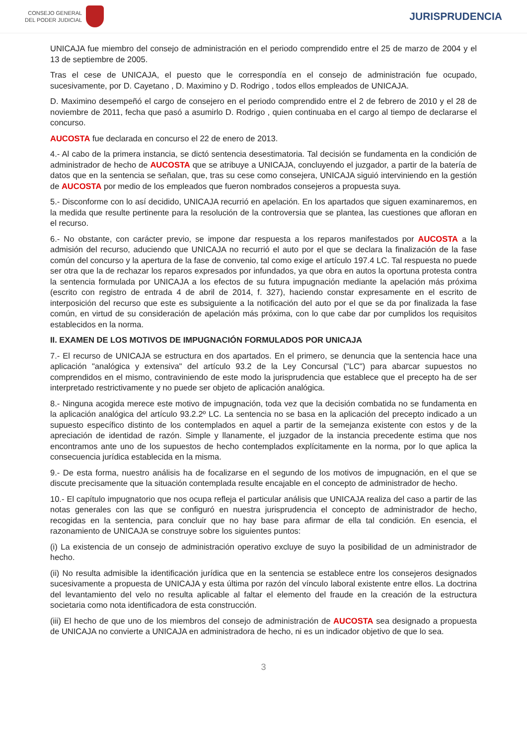CONSEJO GENERAL
DEL PODER JUDICIAL
JURISPRUDENCIA
UNICAJA fue miembro del consejo de administración en el periodo comprendido entre el 25 de marzo de 2004 y el 13 de septiembre de 2005.
Tras el cese de UNICAJA, el puesto que le correspondía en el consejo de administración fue ocupado, sucesivamente, por D. Cayetano , D. Maximino y D. Rodrigo , todos ellos empleados de UNICAJA.
D. Maximino desempeñó el cargo de consejero en el periodo comprendido entre el 2 de febrero de 2010 y el 28 de noviembre de 2011, fecha que pasó a asumirlo D. Rodrigo , quien continuaba en el cargo al tiempo de declararse el concurso.
AUCOSTA fue declarada en concurso el 22 de enero de 2013.
4.- Al cabo de la primera instancia, se dictó sentencia desestimatoria. Tal decisión se fundamenta en la condición de administrador de hecho de AUCOSTA que se atribuye a UNICAJA, concluyendo el juzgador, a partir de la batería de datos que en la sentencia se señalan, que, tras su cese como consejera, UNICAJA siguió interviniendo en la gestión de AUCOSTA por medio de los empleados que fueron nombrados consejeros a propuesta suya.
5.- Disconforme con lo así decidido, UNICAJA recurrió en apelación. En los apartados que siguen examinaremos, en la medida que resulte pertinente para la resolución de la controversia que se plantea, las cuestiones que afloran en el recurso.
6.- No obstante, con carácter previo, se impone dar respuesta a los reparos manifestados por AUCOSTA a la admisión del recurso, aduciendo que UNICAJA no recurrió el auto por el que se declara la finalización de la fase común del concurso y la apertura de la fase de convenio, tal como exige el artículo 197.4 LC. Tal respuesta no puede ser otra que la de rechazar los reparos expresados por infundados, ya que obra en autos la oportuna protesta contra la sentencia formulada por UNICAJA a los efectos de su futura impugnación mediante la apelación más próxima (escrito con registro de entrada 4 de abril de 2014, f. 327), haciendo constar expresamente en el escrito de interposición del recurso que este es subsiguiente a la notificación del auto por el que se da por finalizada la fase común, en virtud de su consideración de apelación más próxima, con lo que cabe dar por cumplidos los requisitos establecidos en la norma.
II. EXAMEN DE LOS MOTIVOS DE IMPUGNACIÓN FORMULADOS POR UNICAJA
7.- El recurso de UNICAJA se estructura en dos apartados. En el primero, se denuncia que la sentencia hace una aplicación "analógica y extensiva" del artículo 93.2 de la Ley Concursal ("LC") para abarcar supuestos no comprendidos en el mismo, contraviniendo de este modo la jurisprudencia que establece que el precepto ha de ser interpretado restrictivamente y no puede ser objeto de aplicación analógica.
8.- Ninguna acogida merece este motivo de impugnación, toda vez que la decisión combatida no se fundamenta en la aplicación analógica del artículo 93.2.2º LC. La sentencia no se basa en la aplicación del precepto indicado a un supuesto específico distinto de los contemplados en aquel a partir de la semejanza existente con estos y de la apreciación de identidad de razón. Simple y llanamente, el juzgador de la instancia precedente estima que nos encontramos ante uno de los supuestos de hecho contemplados explícitamente en la norma, por lo que aplica la consecuencia jurídica establecida en la misma.
9.- De esta forma, nuestro análisis ha de focalizarse en el segundo de los motivos de impugnación, en el que se discute precisamente que la situación contemplada resulte encajable en el concepto de administrador de hecho.
10.- El capítulo impugnatorio que nos ocupa refleja el particular análisis que UNICAJA realiza del caso a partir de las notas generales con las que se configuró en nuestra jurisprudencia el concepto de administrador de hecho, recogidas en la sentencia, para concluir que no hay base para afirmar de ella tal condición. En esencia, el razonamiento de UNICAJA se construye sobre los siguientes puntos:
(i) La existencia de un consejo de administración operativo excluye de suyo la posibilidad de un administrador de hecho.
(ii) No resulta admisible la identificación jurídica que en la sentencia se establece entre los consejeros designados sucesivamente a propuesta de UNICAJA y esta última por razón del vínculo laboral existente entre ellos. La doctrina del levantamiento del velo no resulta aplicable al faltar el elemento del fraude en la creación de la estructura societaria como nota identificadora de esta construcción.
(iii) El hecho de que uno de los miembros del consejo de administración de AUCOSTA sea designado a propuesta de UNICAJA no convierte a UNICAJA en administradora de hecho, ni es un indicador objetivo de que lo sea.
3